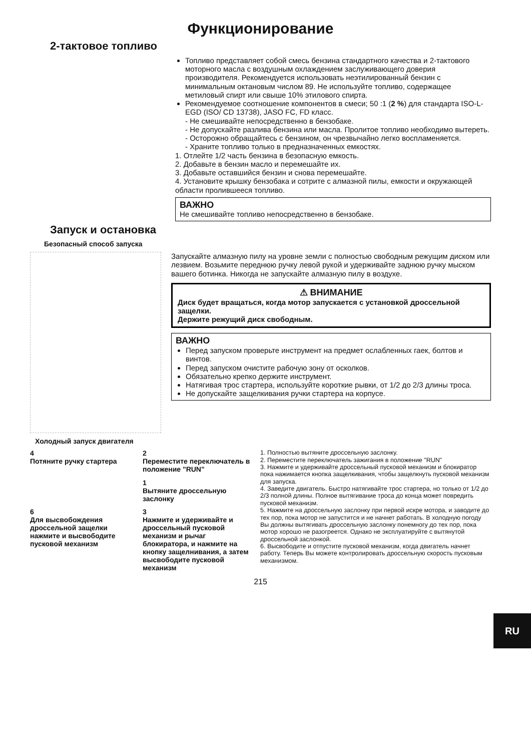Функционирование
2-тактовое топливо
Топливо представляет собой смесь бензина стандартного качества и 2-тактового моторного масла с воздушным охлаждением заслуживающего доверия производителя. Рекомендуется использовать неэтилированный бензин с минимальным октановым числом 89. Не используйте топливо, содержащее метиловый спирт или свыше 10% этилового спирта.
Рекомендуемое соотношение компонентов в смеси; 50 :1 (2 %) для стандарта ISO-L-EGD (ISO/ CD 13738), JASO FC, FD класс.
- Не смешивайте непосредственно в бензобаке.
- Не допускайте разлива бензина или масла. Пролитое топливо необходимо вытереть.
- Осторожно обращайтесь с бензином, он чрезвычайно легко воспламеняется.
- Храните топливо только в предназначенных емкостях.
1. Отлейте 1/2 часть бензина в безопасную емкость.
2. Добавьте в бензин масло и перемешайте их.
3. Добавьте оставшийся бензин и снова перемешайте.
4. Установите крышку бензобака и сотрите с алмазной пилы, емкости и окружающей области пролившееся топливо.
ВАЖНО
Не смешивайте топливо непосредственно в бензобаке.
Запуск и остановка
Безопасный способ запуска
Запускайте алмазную пилу на уровне земли с полностью свободным режущим диском или лезвием. Возьмите переднюю ручку левой рукой и удерживайте заднюю ручку мыском вашего ботинка. Никогда не запускайте алмазную пилу в воздухе.
⚠ ВНИМАНИЕ
Диск будет вращаться, когда мотор запускается с установкой дроссельной защелки.
Держите режущий диск свободным.
ВАЖНО
Перед запуском проверьте инструмент на предмет ослабленных гаек, болтов и винтов.
Перед запуском очистите рабочую зону от осколков.
Обязательно крепко держите инструмент.
Натягивая трос стартера, используйте короткие рывки, от 1/2 до 2/3 длины троса.
Не допускайте защелкивания ручки стартера на корпусе.
Холодный запуск двигателя
4
Потяните ручку стартера
2
Переместите переключатель в положение "RUN"
1
Вытяните дроссельную заслонку
6
Для высвобождения дроссельной защелки нажмите и высвободите пусковой механизм
3
Нажмите и удерживайте и дроссельный пусковой механизм и рычаг блокиратора, и нажмите на кнопку защелнивания, а затем высвободите пусковой механизм
1. Полностью вытяните дроссельную заслонку.
2. Переместите переключатель зажигания в положение "RUN"
3. Нажмите и удерживайте дроссельный пусковой механизм и блокиратор пока нажимается кнопка защелкивания, чтобы защелкнуть пусковой механизм для запуска.
4. Заведите двигатель. Быстро натягивайте трос стартера, но только от 1/2 до 2/3 полной длины. Полное вытягивание троса до конца может повредить пусковой механизм.
5. Нажмите на дроссельную заслонку при первой искре мотора, и заводите до тех пор, пока мотор не запустится и не начнет работать. В холодную погоду Вы должны вытягивать дроссельную заслонку понемногу до тех пор, пока мотор хорошо не разогреется. Однако не эксплуатируйте с вытянутой дроссельной заслонкой.
6. Высвободите и отпустите пусковой механизм, когда двигатель начнет работу. Теперь Вы можете контролировать дроссельную скорость пусковым механизмом.
215
RU